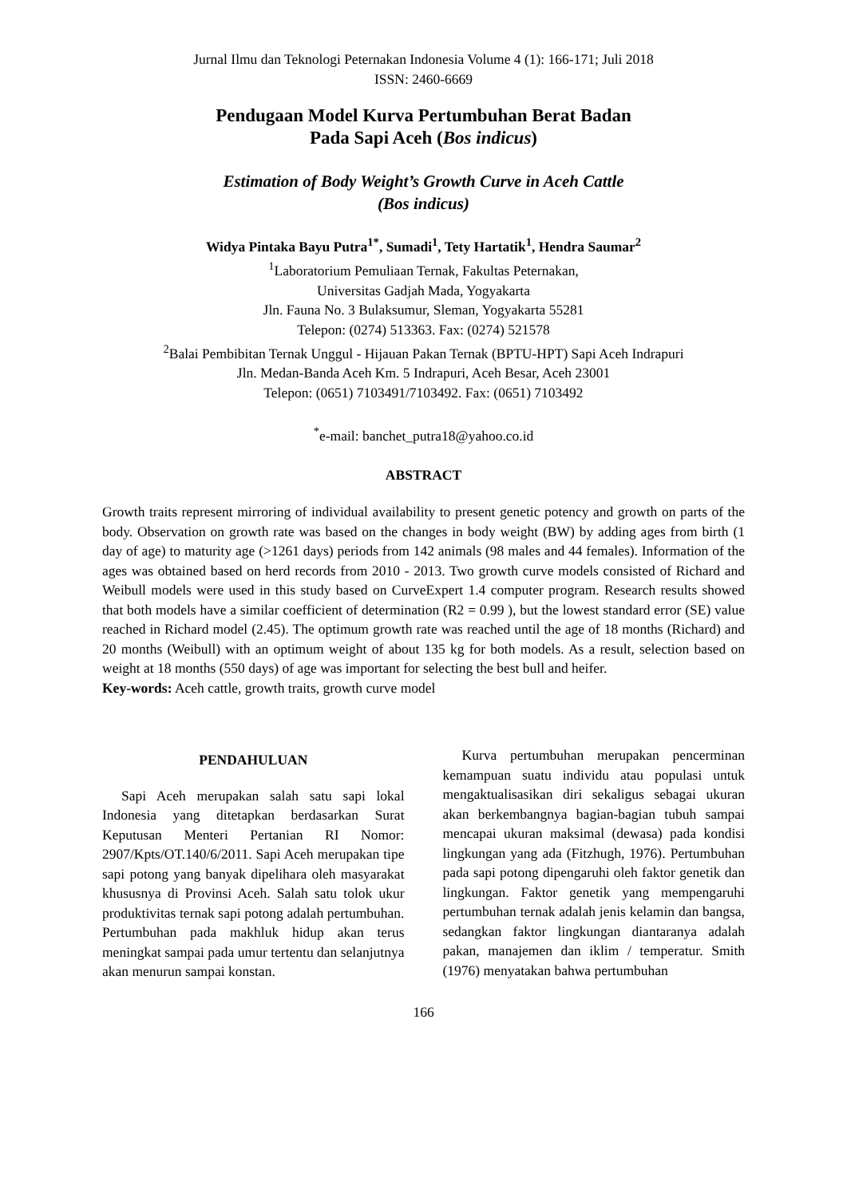Jurnal Ilmu dan Teknologi Peternakan Indonesia Volume 4 (1): 166-171; Juli 2018
ISSN: 2460-6669
Pendugaan Model Kurva Pertumbuhan Berat Badan
Pada Sapi Aceh (Bos indicus)
Estimation of Body Weight’s Growth Curve in Aceh Cattle
(Bos indicus)
Widya Pintaka Bayu Putra<sup>1*</sup>, Sumadi<sup>1</sup>, Tety Hartatik<sup>1</sup>, Hendra Saumar<sup>2</sup>
<sup>1</sup> Laboratorium Pemuliaan Ternak, Fakultas Peternakan,
Universitas Gadjah Mada, Yogyakarta
Jln. Fauna No. 3 Bulaksumur, Sleman, Yogyakarta 55281
Telepon: (0274) 513363. Fax: (0274) 521578
<sup>2</sup> Balai Pembibitan Ternak Unggul - Hijauan Pakan Ternak (BPTU-HPT) Sapi Aceh Indrapuri
Jln. Medan-Banda Aceh Km. 5 Indrapuri, Aceh Besar, Aceh 23001
Telepon: (0651) 7103491/7103492. Fax: (0651) 7103492
<sup>*</sup> e-mail: banchet_putra18@yahoo.co.id
ABSTRACT
Growth traits represent mirroring of individual availability to present genetic potency and growth on parts of the body. Observation on growth rate was based on the changes in body weight (BW) by adding ages from birth (1 day of age) to maturity age (>1261 days) periods from 142 animals (98 males and 44 females). Information of the ages was obtained based on herd records from 2010 - 2013. Two growth curve models consisted of Richard and Weibull models were used in this study based on CurveExpert 1.4 computer program. Research results showed that both models have a similar coefficient of determination (R2 = 0.99 ), but the lowest standard error (SE) value reached in Richard model (2.45). The optimum growth rate was reached until the age of 18 months (Richard) and 20 months (Weibull) with an optimum weight of about 135 kg for both models. As a result, selection based on weight at 18 months (550 days) of age was important for selecting the best bull and heifer.
Key-words: Aceh cattle, growth traits, growth curve model
PENDAHULUAN
Sapi Aceh merupakan salah satu sapi lokal Indonesia yang ditetapkan berdasarkan Surat Keputusan Menteri Pertanian RI Nomor: 2907/Kpts/OT.140/6/2011. Sapi Aceh merupakan tipe sapi potong yang banyak dipelihara oleh masyarakat khususnya di Provinsi Aceh. Salah satu tolok ukur produktivitas ternak sapi potong adalah pertumbuhan. Pertumbuhan pada makhluk hidup akan terus meningkat sampai pada umur tertentu dan selanjutnya akan menurun sampai konstan.
Kurva pertumbuhan merupakan pencerminan kemampuan suatu individu atau populasi untuk mengaktualisasikan diri sekaligus sebagai ukuran akan berkembangnya bagian-bagian tubuh sampai mencapai ukuran maksimal (dewasa) pada kondisi lingkungan yang ada (Fitzhugh, 1976). Pertumbuhan pada sapi potong dipengaruhi oleh faktor genetik dan lingkungan. Faktor genetik yang mempengaruhi pertumbuhan ternak adalah jenis kelamin dan bangsa, sedangkan faktor lingkungan diantaranya adalah pakan, manajemen dan iklim / temperatur. Smith (1976) menyatakan bahwa pertumbuhan
166